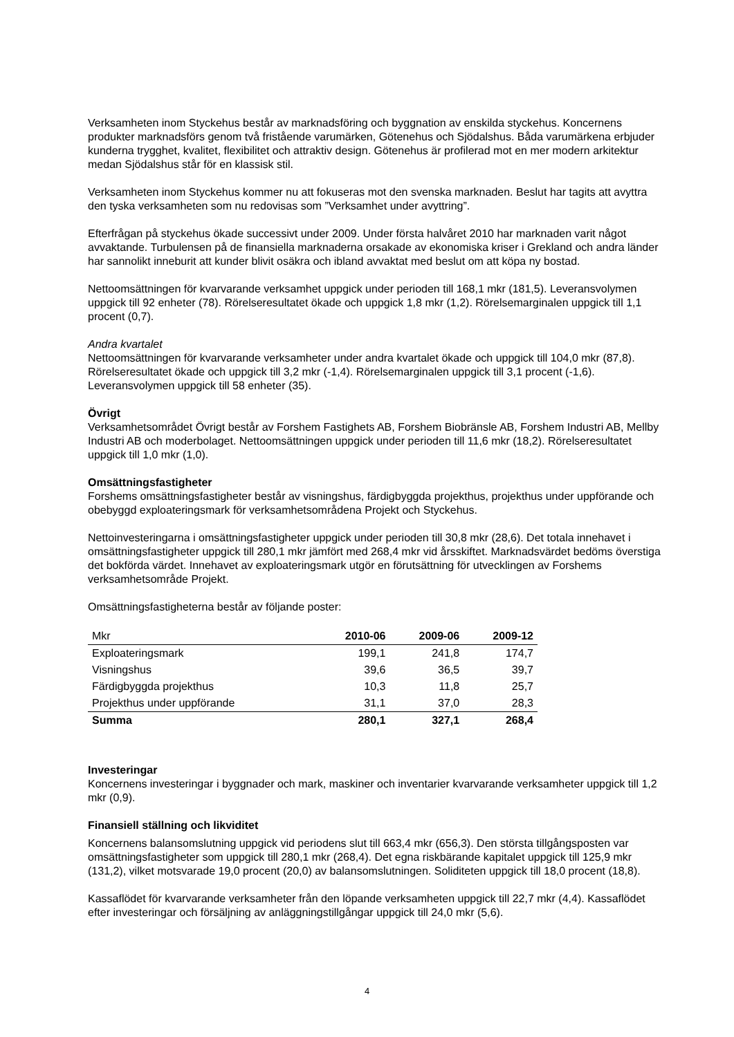Verksamheten inom Styckehus består av marknadsföring och byggnation av enskilda styckehus. Koncernens produkter marknadsförs genom två fristående varumärken, Götenehus och Sjödalshus. Båda varumärkena erbjuder kunderna trygghet, kvalitet, flexibilitet och attraktiv design. Götenehus är profilerad mot en mer modern arkitektur medan Sjödalshus står för en klassisk stil.
Verksamheten inom Styckehus kommer nu att fokuseras mot den svenska marknaden. Beslut har tagits att avyttra den tyska verksamheten som nu redovisas som ”Verksamhet under avyttring”.
Efterfrågan på styckehus ökade successivt under 2009. Under första halvåret 2010 har marknaden varit något avvaktande. Turbulensen på de finansiella marknaderna orsakade av ekonomiska kriser i Grekland och andra länder har sannolikt inneburit att kunder blivit osäkra och ibland avvaktat med beslut om att köpa ny bostad.
Nettoomsättningen för kvarvarande verksamhet uppgick under perioden till 168,1 mkr (181,5). Leveransvolymen uppgick till 92 enheter (78). Rörelseresultatet ökade och uppgick 1,8 mkr (1,2). Rörelsemarginalen uppgick till 1,1 procent (0,7).
Andra kvartalet
Nettoomsättningen för kvarvarande verksamheter under andra kvartalet ökade och uppgick till 104,0 mkr (87,8). Rörelseresultatet ökade och uppgick till 3,2 mkr (-1,4). Rörelsemarginalen uppgick till 3,1 procent (-1,6). Leveransvolymen uppgick till 58 enheter (35).
Övrigt
Verksamhetsområdet Övrigt består av Forshem Fastighets AB, Forshem Biobränsle AB, Forshem Industri AB, Mellby Industri AB och moderbolaget. Nettoomsättningen uppgick under perioden till 11,6 mkr (18,2). Rörelseresultatet uppgick till 1,0 mkr (1,0).
Omsättningsfastigheter
Forshems omsättningsfastigheter består av visningshus, färdigbyggda projekthus, projekthus under uppförande och obebyggd exploateringsmark för verksamhetsområdena Projekt och Styckehus.
Nettoinvesteringarna i omsättningsfastigheter uppgick under perioden till 30,8 mkr (28,6). Det totala innehavet i omsättningsfastigheter uppgick till 280,1 mkr jämfört med 268,4 mkr vid årsskiftet. Marknadsvärdet bedöms överstiga det bokförda värdet. Innehavet av exploateringsmark utgör en förutsättning för utvecklingen av Forshems verksamhetsområde Projekt.
Omsättningsfastigheterna består av följande poster:
| Mkr | 2010-06 | 2009-06 | 2009-12 |
| --- | --- | --- | --- |
| Exploateringsmark | 199,1 | 241,8 | 174,7 |
| Visningshus | 39,6 | 36,5 | 39,7 |
| Färdigbyggda projekthus | 10,3 | 11,8 | 25,7 |
| Projekthus under uppförande | 31,1 | 37,0 | 28,3 |
| Summa | 280,1 | 327,1 | 268,4 |
Investeringar
Koncernens investeringar i byggnader och mark, maskiner och inventarier kvarvarande verksamheter uppgick till 1,2 mkr (0,9).
Finansiell ställning och likviditet
Koncernens balansomslutning uppgick vid periodens slut till 663,4 mkr (656,3). Den största tillgångsposten var omsättningsfastigheter som uppgick till 280,1 mkr (268,4). Det egna riskbärande kapitalet uppgick till 125,9 mkr (131,2), vilket motsvarade 19,0 procent (20,0) av balansomslutningen. Soliditeten uppgick till 18,0 procent (18,8).
Kassaflödet för kvarvarande verksamheter från den löpande verksamheten uppgick till 22,7 mkr (4,4). Kassaflödet efter investeringar och försäljning av anläggningstillgångar uppgick till 24,0 mkr (5,6).
4